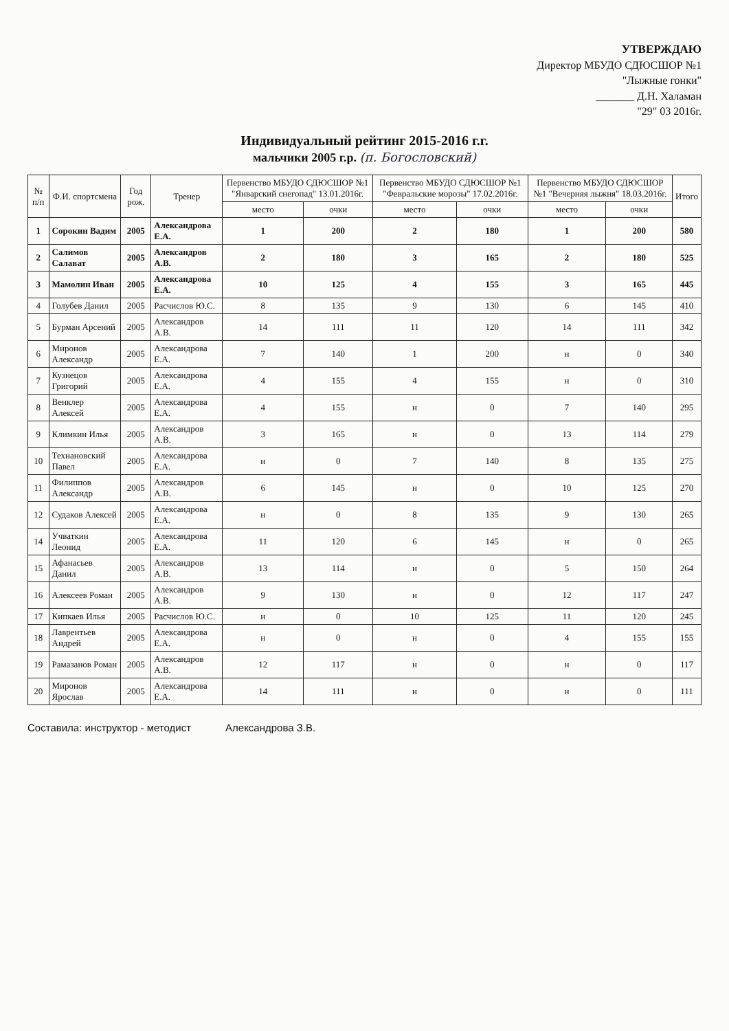УТВЕРЖДАЮ
Директор МБУДО СДЮСШОР №1
"Лыжные гонки"
_______ Д.Н. Халаман
"29" 03 2016г.
Индивидуальный рейтинг 2015-2016 г.г.
мальчики 2005 г.р. (п. Богословский)
| № п/п | Ф.И. спортсмена | Год рож. | Тренер | Первенство МБУДО СДЮСШОР №1 "Январский снегопад" 13.01.2016г. | | Первенство МБУДО СДЮСШОР №1 "Февральские морозы" 17.02.2016г. | | Первенство МБУДО СДЮСШОР №1 "Вечерняя лыжня" 18.03.2016г. | | Итого |
| --- | --- | --- | --- | --- | --- | --- | --- | --- | --- | --- |
| | | | | место | очки | место | очки | место | очки | |
| 1 | Сорокин Вадим | 2005 | Александрова Е.А. | 1 | 200 | 2 | 180 | 1 | 200 | 580 |
| 2 | Салимов Салават | 2005 | Александров А.В. | 2 | 180 | 3 | 165 | 2 | 180 | 525 |
| 3 | Мамолин Иван | 2005 | Александрова Е.А. | 10 | 125 | 4 | 155 | 3 | 165 | 445 |
| 4 | Голубев Данил | 2005 | Расчислов Ю.С. | 8 | 135 | 9 | 130 | 6 | 145 | 410 |
| 5 | Бурман Арсений | 2005 | Александров А.В. | 14 | 111 | 11 | 120 | 14 | 111 | 342 |
| 6 | Миронов Александр | 2005 | Александрова Е.А. | 7 | 140 | 1 | 200 | н | 0 | 340 |
| 7 | Кузнецов Григорий | 2005 | Александрова Е.А. | 4 | 155 | 4 | 155 | н | 0 | 310 |
| 8 | Венклер Алексей | 2005 | Александрова Е.А. | 4 | 155 | н | 0 | 7 | 140 | 295 |
| 9 | Климкин Илья | 2005 | Александров А.В. | 3 | 165 | н | 0 | 13 | 114 | 279 |
| 10 | Технановский Павел | 2005 | Александрова Е.А. | н | 0 | 7 | 140 | 8 | 135 | 275 |
| 11 | Филиппов Александр | 2005 | Александров А.В. | 6 | 145 | н | 0 | 10 | 125 | 270 |
| 12 | Судаков Алексей | 2005 | Александрова Е.А. | н | 0 | 8 | 135 | 9 | 130 | 265 |
| 14 | Учваткин Леонид | 2005 | Александрова Е.А. | 11 | 120 | 6 | 145 | н | 0 | 265 |
| 15 | Афанасьев Данил | 2005 | Александров А.В. | 13 | 114 | н | 0 | 5 | 150 | 264 |
| 16 | Алексеев Роман | 2005 | Александров А.В. | 9 | 130 | н | 0 | 12 | 117 | 247 |
| 17 | Кипкаев Илья | 2005 | Расчислов Ю.С. | н | 0 | 10 | 125 | 11 | 120 | 245 |
| 18 | Лаврентьев Андрей | 2005 | Александрова Е.А. | н | 0 | н | 0 | 4 | 155 | 155 |
| 19 | Рамазанов Роман | 2005 | Александров А.В. | 12 | 117 | н | 0 | н | 0 | 117 |
| 20 | Миронов Ярослав | 2005 | Александрова Е.А. | 14 | 111 | н | 0 | н | 0 | 111 |
Составила: инструктор - методист Александрова З.В.